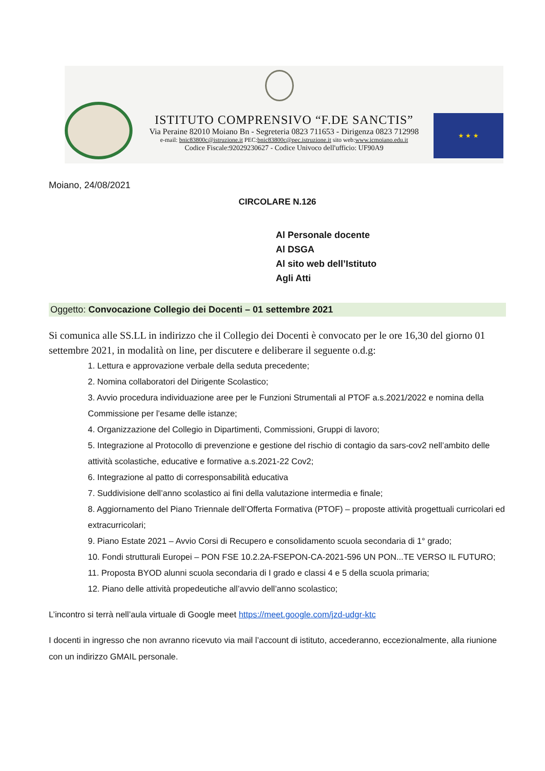ISTITUTO COMPRENSIVO “F.DE SANCTIS”
Via Peraine 82010 Moiano Bn - Segreteria 0823 711653 - Dirigenza 0823 712998
e-mail: bnic83800c@istruzione.it PEC:bnic83800c@pec.istruzione.it sito web:www.icmoiano.edu.it
Codice Fiscale:92029230627 - Codice Univoco dell'ufficio: UF90A9
★ ★ ★
Moiano, 24/08/2021
CIRCOLARE N.126
Al Personale docente
Al DSGA
Al sito web dell’Istituto
Agli Atti
Oggetto: Convocazione Collegio dei Docenti – 01 settembre 2021
Si comunica alle SS.LL in indirizzo che il Collegio dei Docenti è convocato per le ore 16,30 del giorno 01 settembre 2021, in modalità on line, per discutere e deliberare il seguente o.d.g:
1. Lettura e approvazione verbale della seduta precedente;
2. Nomina collaboratori del Dirigente Scolastico;
3. Avvio procedura individuazione aree per le Funzioni Strumentali al PTOF a.s.2021/2022 e nomina della Commissione per l’esame delle istanze;
4. Organizzazione del Collegio in Dipartimenti, Commissioni, Gruppi di lavoro;
5. Integrazione al Protocollo di prevenzione e gestione del rischio di contagio da sars-cov2 nell’ambito delle attività scolastiche, educative e formative a.s.2021-22 Cov2;
6. Integrazione al patto di corresponsabilità educativa
7. Suddivisione dell’anno scolastico ai fini della valutazione intermedia e finale;
8. Aggiornamento del Piano Triennale dell’Offerta Formativa (PTOF) – proposte attività progettuali curricolari ed extracurricolari;
9. Piano Estate 2021 – Avvio Corsi di Recupero e consolidamento scuola secondaria di 1° grado;
10. Fondi strutturali Europei – PON FSE 10.2.2A-FSEPON-CA-2021-596 UN PON...TE VERSO IL FUTURO;
11. Proposta BYOD alunni scuola secondaria di I grado e classi 4 e 5 della scuola primaria;
12. Piano delle attività propedeutiche all’avvio dell’anno scolastico;
L’incontro si terrà nell’aula virtuale di Google meet https://meet.google.com/jzd-udgr-ktc
I docenti in ingresso che non avranno ricevuto via mail l’account di istituto, accederanno, eccezionalmente, alla riunione con un indirizzo GMAIL personale.